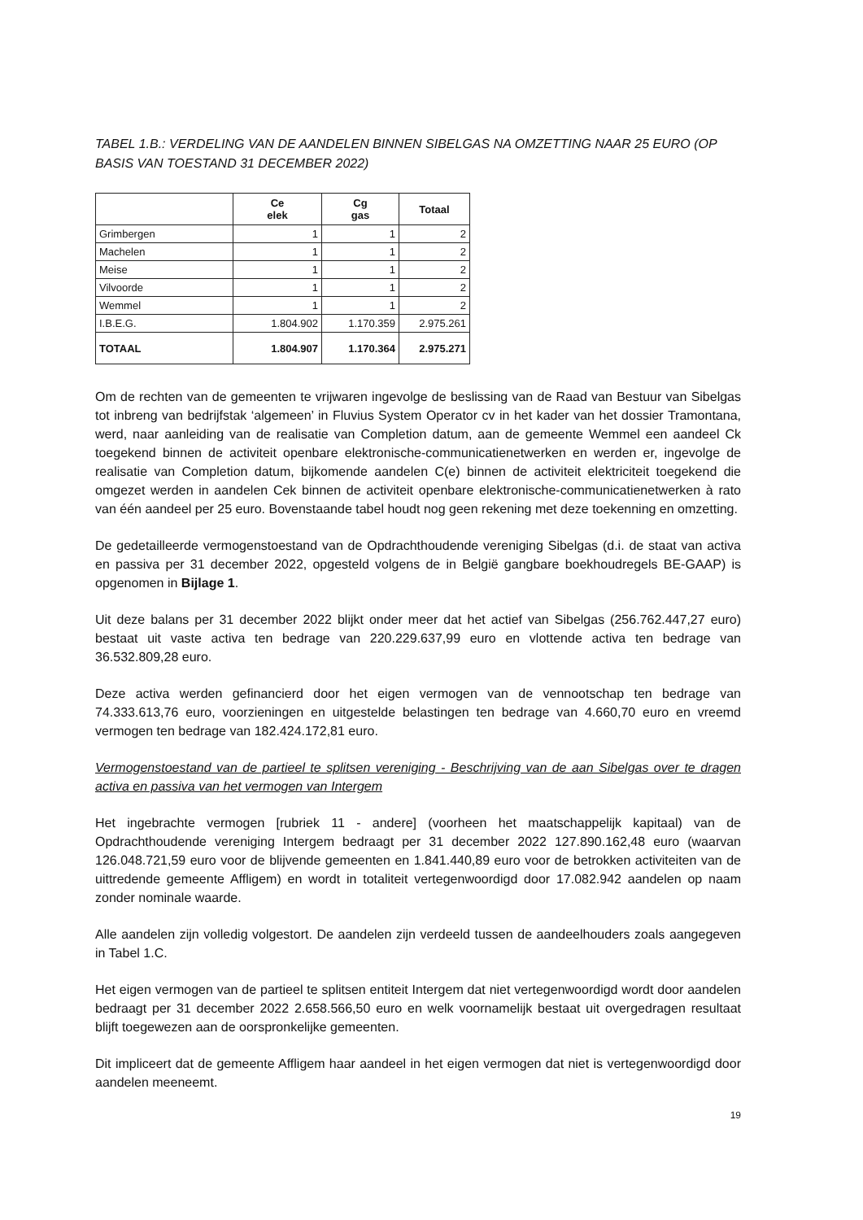TABEL 1.B.: VERDELING VAN DE AANDELEN BINNEN SIBELGAS NA OMZETTING NAAR 25 EURO (OP BASIS VAN TOESTAND 31 DECEMBER 2022)
| | Ce elek | Cg gas | Totaal |
| --- | --- | --- | --- |
| Grimbergen | 1 | 1 | 2 |
| Machelen | 1 | 1 | 2 |
| Meise | 1 | 1 | 2 |
| Vilvoorde | 1 | 1 | 2 |
| Wemmel | 1 | 1 | 2 |
| I.B.E.G. | 1.804.902 | 1.170.359 | 2.975.261 |
| TOTAAL | 1.804.907 | 1.170.364 | 2.975.271 |
Om de rechten van de gemeenten te vrijwaren ingevolge de beslissing van de Raad van Bestuur van Sibelgas tot inbreng van bedrijfstak ‘algemeen’ in Fluvius System Operator cv in het kader van het dossier Tramontana, werd, naar aanleiding van de realisatie van Completion datum, aan de gemeente Wemmel een aandeel Ck toegekend binnen de activiteit openbare elektronische-communicatienetwerken en werden er, ingevolge de realisatie van Completion datum, bijkomende aandelen C(e) binnen de activiteit elektriciteit toegekend die omgezet werden in aandelen Cek binnen de activiteit openbare elektronische-communicatienetwerken à rato van één aandeel per 25 euro. Bovenstaande tabel houdt nog geen rekening met deze toekenning en omzetting.
De gedetailleerde vermogenstoestand van de Opdrachthoudende vereniging Sibelgas (d.i. de staat van activa en passiva per 31 december 2022, opgesteld volgens de in België gangbare boekhoudregels BE-GAAP) is opgenomen in Bijlage 1.
Uit deze balans per 31 december 2022 blijkt onder meer dat het actief van Sibelgas (256.762.447,27 euro) bestaat uit vaste activa ten bedrage van 220.229.637,99 euro en vlottende activa ten bedrage van 36.532.809,28 euro.
Deze activa werden gefinancierd door het eigen vermogen van de vennootschap ten bedrage van 74.333.613,76 euro, voorzieningen en uitgestelde belastingen ten bedrage van 4.660,70 euro en vreemd vermogen ten bedrage van 182.424.172,81 euro.
Vermogenstoestand van de partieel te splitsen vereniging - Beschrijving van de aan Sibelgas over te dragen activa en passiva van het vermogen van Intergem
Het ingebrachte vermogen [rubriek 11 - andere] (voorheen het maatschappelijk kapitaal) van de Opdrachthoudende vereniging Intergem bedraagt per 31 december 2022 127.890.162,48 euro (waarvan 126.048.721,59 euro voor de blijvende gemeenten en 1.841.440,89 euro voor de betrokken activiteiten van de uittredende gemeente Affligem) en wordt in totaliteit vertegenwoordigd door 17.082.942 aandelen op naam zonder nominale waarde.
Alle aandelen zijn volledig volgestort. De aandelen zijn verdeeld tussen de aandeelhouders zoals aangegeven in Tabel 1.C.
Het eigen vermogen van de partieel te splitsen entiteit Intergem dat niet vertegenwoordigd wordt door aandelen bedraagt per 31 december 2022 2.658.566,50 euro en welk voornamelijk bestaat uit overgedragen resultaat blijft toegewezen aan de oorspronkelijke gemeenten.
Dit impliceert dat de gemeente Affligem haar aandeel in het eigen vermogen dat niet is vertegenwoordigd door aandelen meeneemt.
19